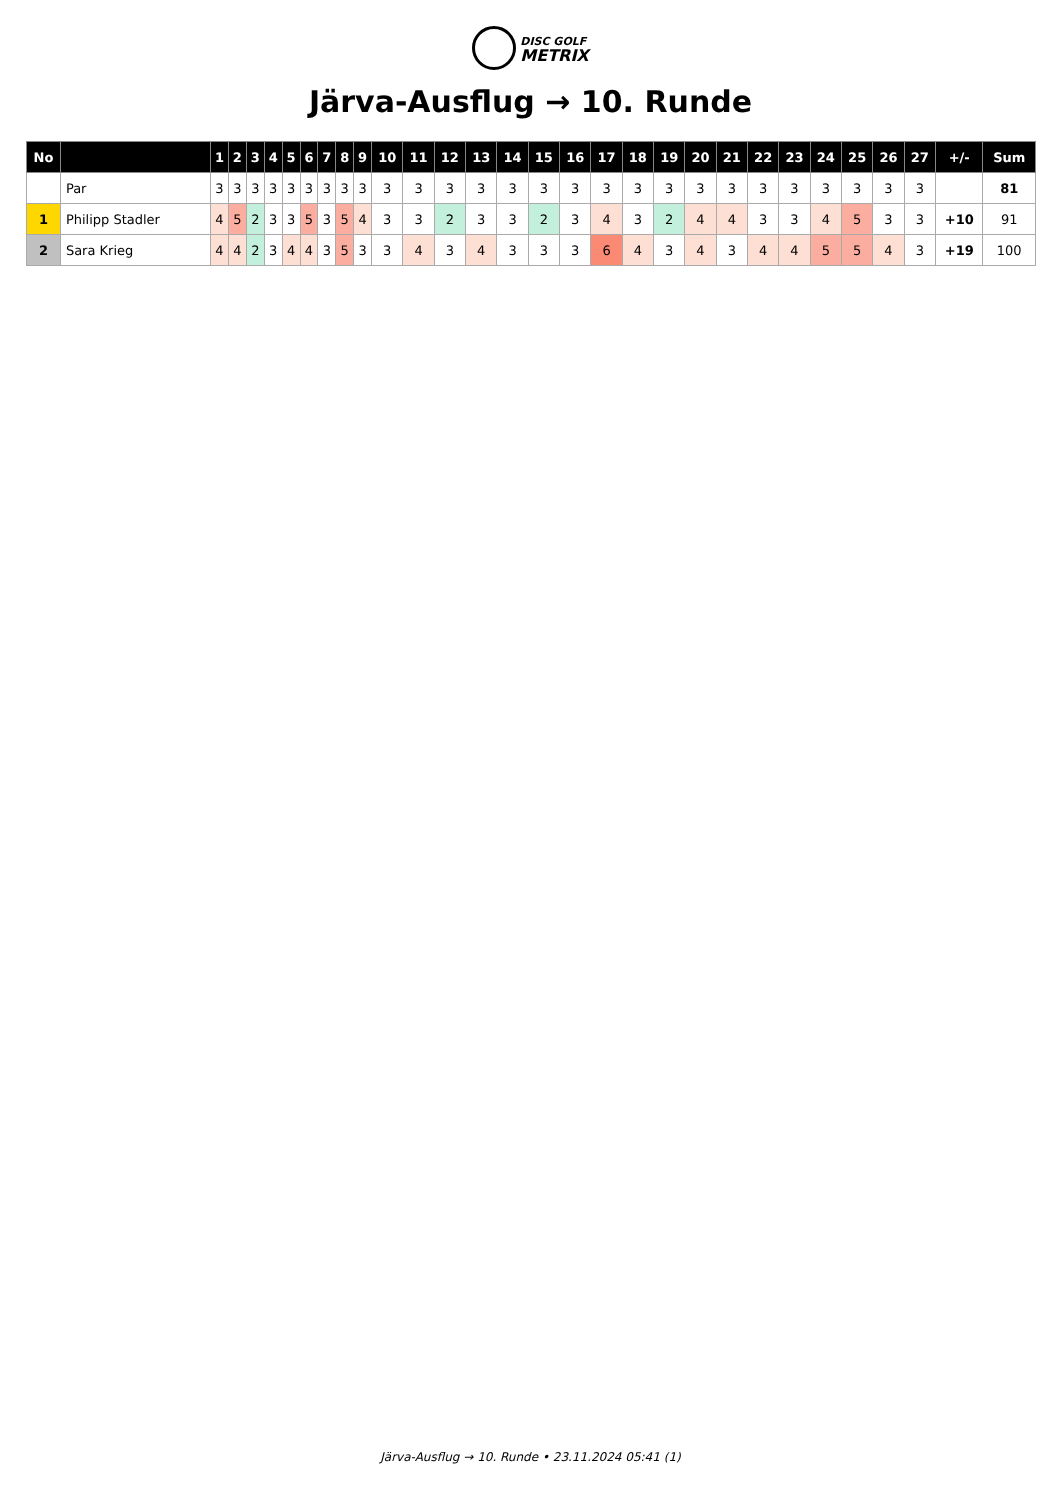DISC GOLF
METRIX
Järva-Ausflug → 10. Runde
| No | | 1 | 2 | 3 | 4 | 5 | 6 | 7 | 8 | 9 | 10 | 11 | 12 | 13 | 14 | 15 | 16 | 17 | 18 | 19 | 20 | 21 | 22 | 23 | 24 | 25 | 26 | 27 | +/- | Sum |
| --- | --- | --- | --- | --- | --- | --- | --- | --- | --- | --- | --- | --- | --- | --- | --- | --- | --- | --- | --- | --- | --- | --- | --- | --- | --- | --- | --- | --- | --- | --- |
| | Par | 3 | 3 | 3 | 3 | 3 | 3 | 3 | 3 | 3 | 3 | 3 | 3 | 3 | 3 | 3 | 3 | 3 | 3 | 3 | 3 | 3 | 3 | 3 | 3 | 3 | 3 | 3 | | 81 |
| 1 | Philipp Stadler | 4 | 5 | 2 | 3 | 3 | 5 | 3 | 5 | 4 | 3 | 3 | 2 | 3 | 3 | 2 | 3 | 4 | 3 | 2 | 4 | 4 | 3 | 3 | 4 | 5 | 3 | 3 | +10 | 91 |
| 2 | Sara Krieg | 4 | 4 | 2 | 3 | 4 | 4 | 3 | 5 | 3 | 3 | 4 | 3 | 4 | 3 | 3 | 3 | 6 | 4 | 3 | 4 | 3 | 4 | 4 | 5 | 5 | 4 | 3 | +19 | 100 |
Järva-Ausflug → 10. Runde • 23.11.2024 05:41 (1)